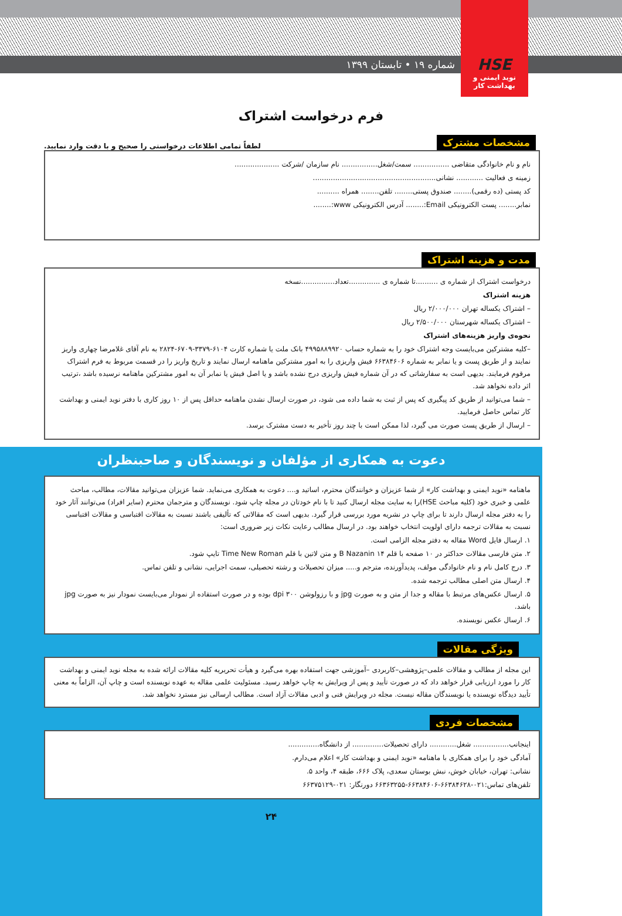شماره ۱۹ • تابستان ۱۳۹۹
HSE
نوید ایمنی و بهداشت کار
فرم درخواست اشتراک
مشخصات مشترک لطفاً تمامی اطلاعات درخواستی را صحیح و با دقت وارد نمایید.
نام و نام خانوادگی متقاضی ................ سمت/شغل................ نام سازمان /شرکت ....................
زمینه ی فعالیت ............ نشانی.......................................................
کد پستی (ده رقمی)........ صندوق پستی........ تلفن........ همراه ..........
نمابر........ پست الکترونیکی Email:........ آدرس الکترونیکی www:........
مدت و هزینه اشتراک
درخواست اشتراک از شماره ی ..........تا شماره ی ..............تعداد...............نسخه
هزینه اشتراک
– اشتراک یکساله تهران ۲/۰۰۰/۰۰۰ ریال
– اشتراک یکساله شهرستان ۲/۵۰۰/۰۰۰ ریال
نحوه‌ی واریز هزینه‌های اشتراک
–کلیه مشترکین می‌بایست وجه اشتراک خود را به شماره حساب ۴۹۹۵۸۸۹۹۲۰ بانک ملت یا شماره کارت ۶۱۰۴-۳۳۷۹-۶۷۰۹-۲۸۲۴ به نام آقای غلامرضا چهاری واریز نمایند و از طریق پست و یا نمابر به شماره ۶۶۳۸۴۶۰۶ فیش واریزی را به امور مشترکین ماهنامه ارسال نمایند و تاریخ واریز را در قسمت مربوط به فرم اشتراک مرقوم فرمایند. بدیهی است به سفارشاتی که در آن شماره فیش واریزی درج نشده باشد و یا اصل فیش یا نمابر آن به امور مشترکین ماهنامه نرسیده باشد ،ترتیب اثر داده نخواهد شد.
– شما می‌توانید از طریق کد پیگیری که پس از ثبت به شما داده می شود، در صورت ارسال نشدن ماهنامه حداقل پس از ۱۰ روز کاری با دفتر نوید ایمنی و بهداشت کار تماس حاصل فرمایید.
– ارسال از طریق پست صورت می گیرد، لذا ممکن است با چند روز تأخیر به دست مشترک برسد.
دعوت به همکاری از مؤلفان و نویسندگان و صاحبنظران
ماهنامه «نوید ایمنی و بهداشت کار» از شما عزیزان و خوانندگان محترم، اساتید و.... دعوت به همکاری می‌نماید. شما عزیزان می‌توانید مقالات، مطالب، مباحث علمی و خبری خود (کلیه مباحث HSE)را به سایت مجله ارسال کنید تا با نام خودتان در مجله چاپ شود. نویسندگان و مترجمان محترم (سایر افراد) می‌توانند آثار خود را به دفتر مجله ارسال دارند تا برای چاپ در نشریه مورد بررسی قرار گیرد. بدیهی است که مقالاتی که تألیفی باشند نسبت به مقالات اقتباسی و مقالات اقتباسی نسبت به مقالات ترجمه دارای اولویت انتخاب خواهند بود. در ارسال مطالب رعایت نکات زیر ضروری است:
۱. ارسال فایل Word مقاله به دفتر مجله الزامی است.
۲. متن فارسی مقالات حداکثر در ۱۰ صفحه با قلم ۱۴ B Nazanin و متن لاتین با قلم Time New Roman تایپ شود.
۳. درج کامل نام و نام خانوادگی مولف، پدیدآورنده، مترجم و..... میزان تحصیلات و رشته تحصیلی، سمت اجرایی، نشانی و تلفن تماس.
۴. ارسال متن اصلی مطالب ترجمه شده.
۵. ارسال عکس‌های مرتبط با مقاله و جدا از متن و به صورت jpg و با رزولوشن ۳۰۰ dpi بوده و در صورت استفاده از نمودار می‌بایست نمودار نیز به صورت jpg باشد.
۶. ارسال عکس نویسنده.
ویژگی مقالات
این مجله از مطالب و مقالات علمی–پژوهشی–کاربردی –آموزشی جهت استفاده بهره می‌گیرد و هیأت تحریریه کلیه مقالات ارائه شده به مجله نوید ایمنی و بهداشت کار را مورد ارزیابی قرار خواهد داد که در صورت تأیید و پس از ویرایش به چاپ خواهد رسید. مسئولیت علمی مقاله به عهده نویسنده است و چاپ آن، الزاماً به معنی تأیید دیدگاه نویسنده یا نویسندگان مقاله نیست. مجله در ویرایش فنی و ادبی مقالات آزاد است. مطالب ارسالی نیز مسترد نخواهد شد.
مشخصات فردی
اینجانب................ شغل............ دارای تحصیلات.............. از دانشگاه..............
آمادگی خود را برای همکاری با ماهنامه «نوید ایمنی و بهداشت کار» اعلام می‌دارم.
نشانی: تهران، خیابان خوش، نبش بوستان سعدی، پلاک ۶۶۶، طبقه ۴، واحد ۵.
تلفن‌های تماس:۰۲۱-۶۶۳۸۴۶۲۸-۶۶۳۸۴۶۰۶-۶۶۳۶۳۲۵۵ دورنگار: ۰۲۱-۶۶۳۷۵۱۲۹
۲۴